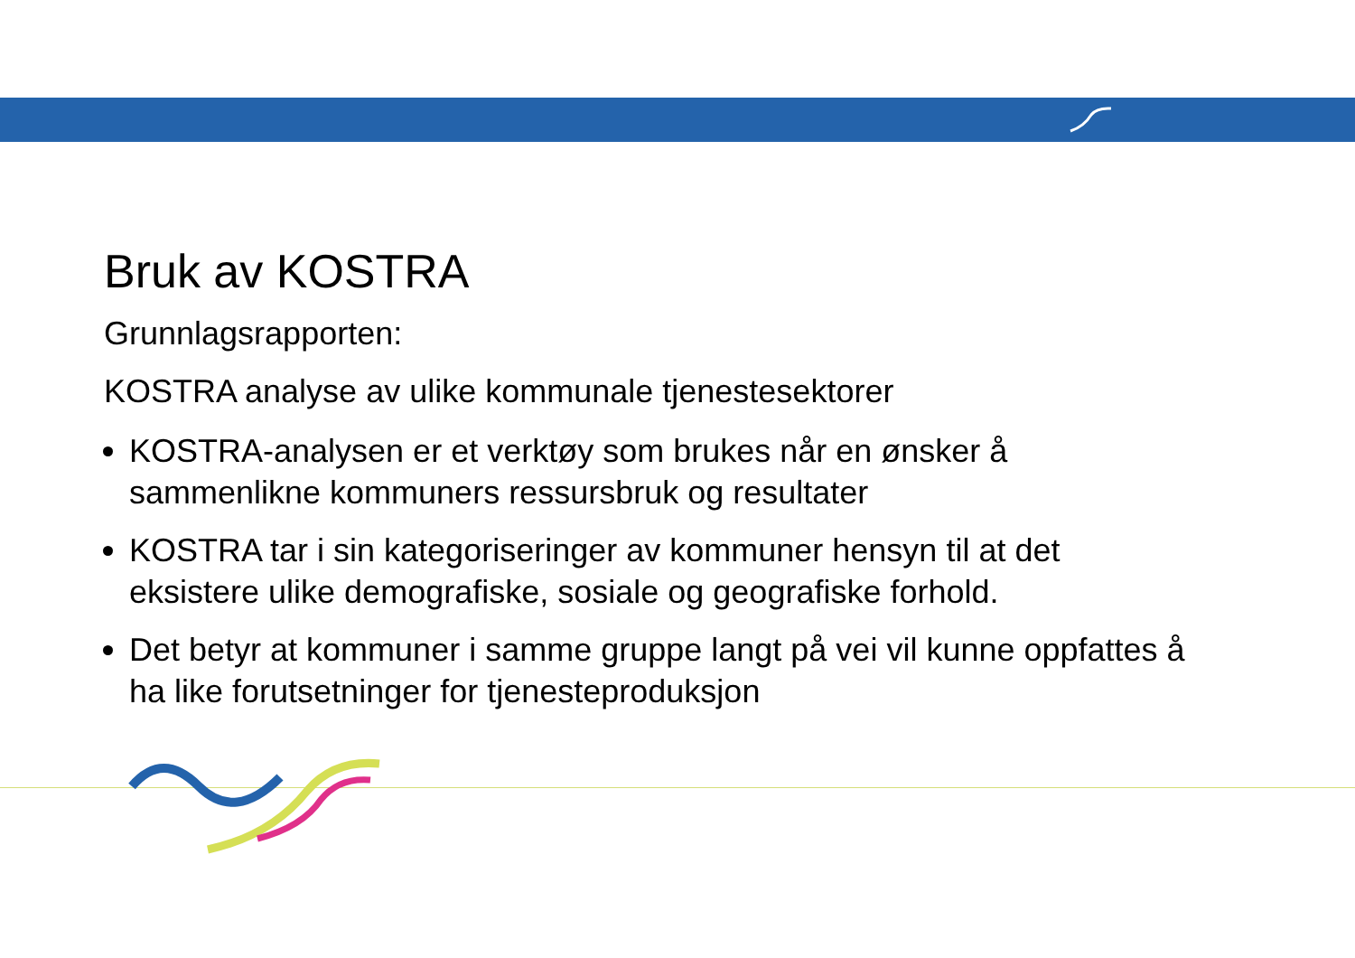Bruk av KOSTRA
Grunnlagsrapporten:
KOSTRA analyse av ulike kommunale tjenestesektorer
KOSTRA-analysen er et verktøy som brukes når en ønsker å sammenlikne kommuners ressursbruk og resultater
KOSTRA tar i sin kategoriseringer av kommuner hensyn til at det eksistere ulike demografiske, sosiale og geografiske forhold.
Det betyr at kommuner i samme gruppe langt på vei vil kunne oppfattes å ha like forutsetninger for tjenesteproduksjon